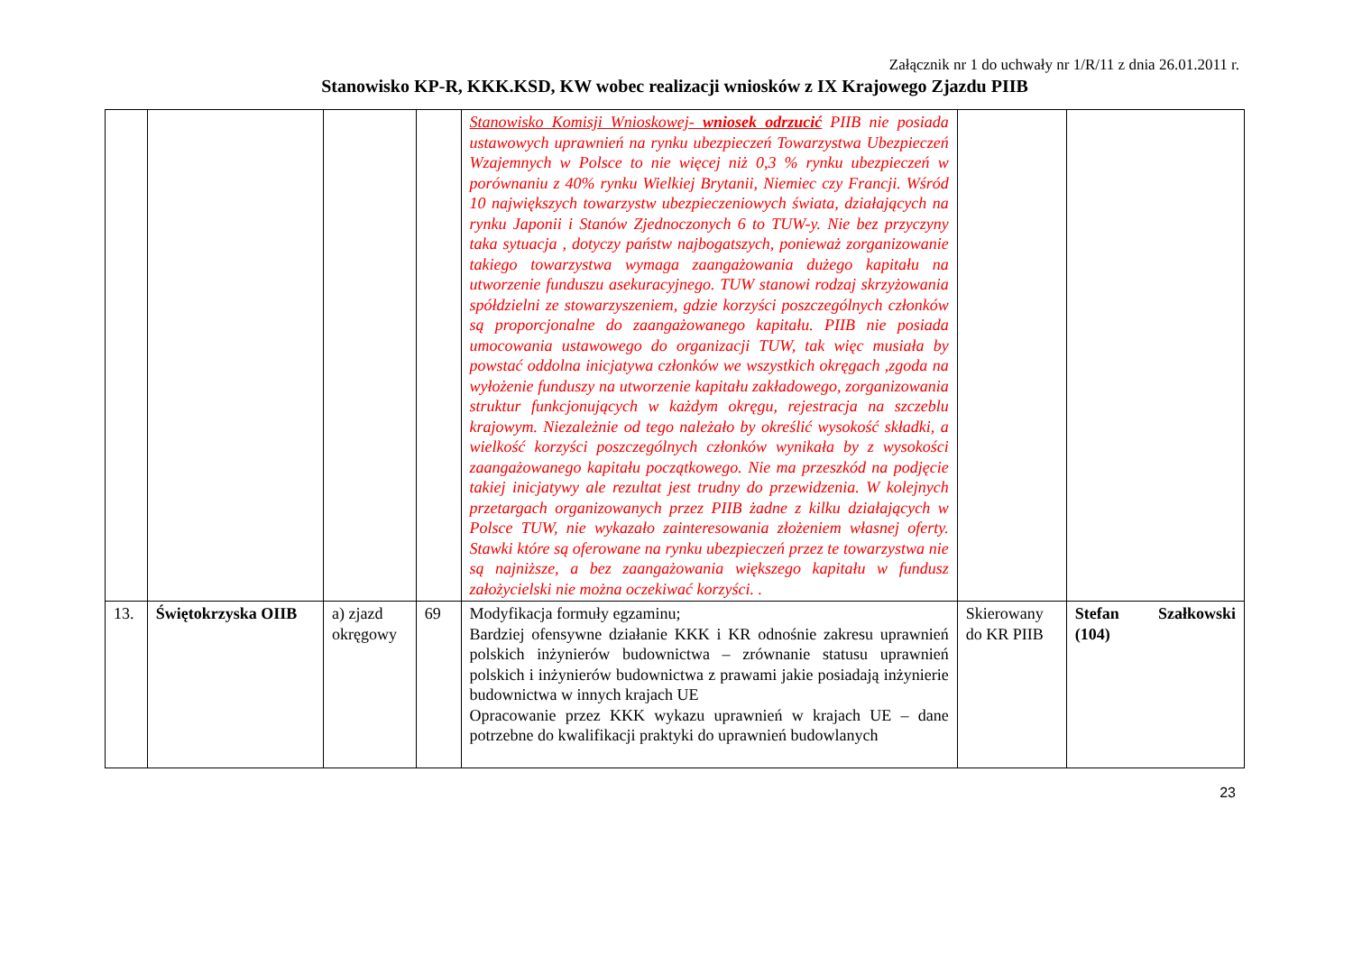Załącznik nr 1 do uchwały nr 1/R/11 z dnia 26.01.2011 r.
Stanowisko KP-R, KKK.KSD, KW wobec realizacji wniosków z IX Krajowego Zjazdu PIIB
| | | | | Stanowisko Komisji Wnioskowej- wniosek odrzucić PIIB nie posiada ustawowych uprawnień na rynku ubezpieczeń Towarzystwa Ubezpieczeń Wzajemnych w Polsce to nie więcej niż 0,3 % rynku ubezpieczeń w porównaniu z 40% rynku Wielkiej Brytanii, Niemiec czy Francji. Wśród 10 największych towarzystw ubezpieczeniowych świata, działających na rynku Japonii i Stanów Zjednoczonych 6 to TUW-y. Nie bez przyczyny taka sytuacja , dotyczy państw najbogatszych, ponieważ zorganizowanie takiego towarzystwa wymaga zaangażowania dużego kapitału na utworzenie funduszu asekuracyjnego. TUW stanowi rodzaj skrzyżowania spółdzielni ze stowarzyszeniem, gdzie korzyści poszczególnych członków są proporcjonalne do zaangażowanego kapitału. PIIB nie posiada umocowania ustawowego do organizacji TUW, tak więc musiała by powstać oddolna inicjatywa członków we wszystkich okręgach ,zgoda na wyłożenie funduszy na utworzenie kapitału zakładowego, zorganizowania struktur funkcjonujących w każdym okręgu, rejestracja na szczeblu krajowym. Niezależnie od tego należało by określić wysokość składki, a wielkość korzyści poszczególnych członków wynikała by z wysokości zaangażowanego kapitału początkowego. Nie ma przeszkód na podjęcie takiej inicjatywy ale rezultat jest trudny do przewidzenia. W kolejnych przetargach organizowanych przez PIIB żadne z kilku działających w Polsce TUW, nie wykazało zainteresowania złożeniem własnej oferty. Stawki które są oferowane na rynku ubezpieczeń przez te towarzystwa nie są najniższe, a bez zaangażowania większego kapitału w fundusz założycielski nie można oczekiwać korzyści. . | | |
| 13. | Świętokrzyska OIIB | a) zjazd okręgowy | 69 | Modyfikacja formuły egzaminu; Bardziej ofensywne działanie KKK i KR odnośnie zakresu uprawnień polskich inżynierów budownictwa – zrównanie statusu uprawnień polskich i inżynierów budownictwa z prawami jakie posiadają inżynierie budownictwa w innych krajach UE Opracowanie przez KKK wykazu uprawnień w krajach UE – dane potrzebne do kwalifikacji praktyki do uprawnień budowlanych | Skierowany do KR PIIB | Stefan Szałkowski (104) |
23